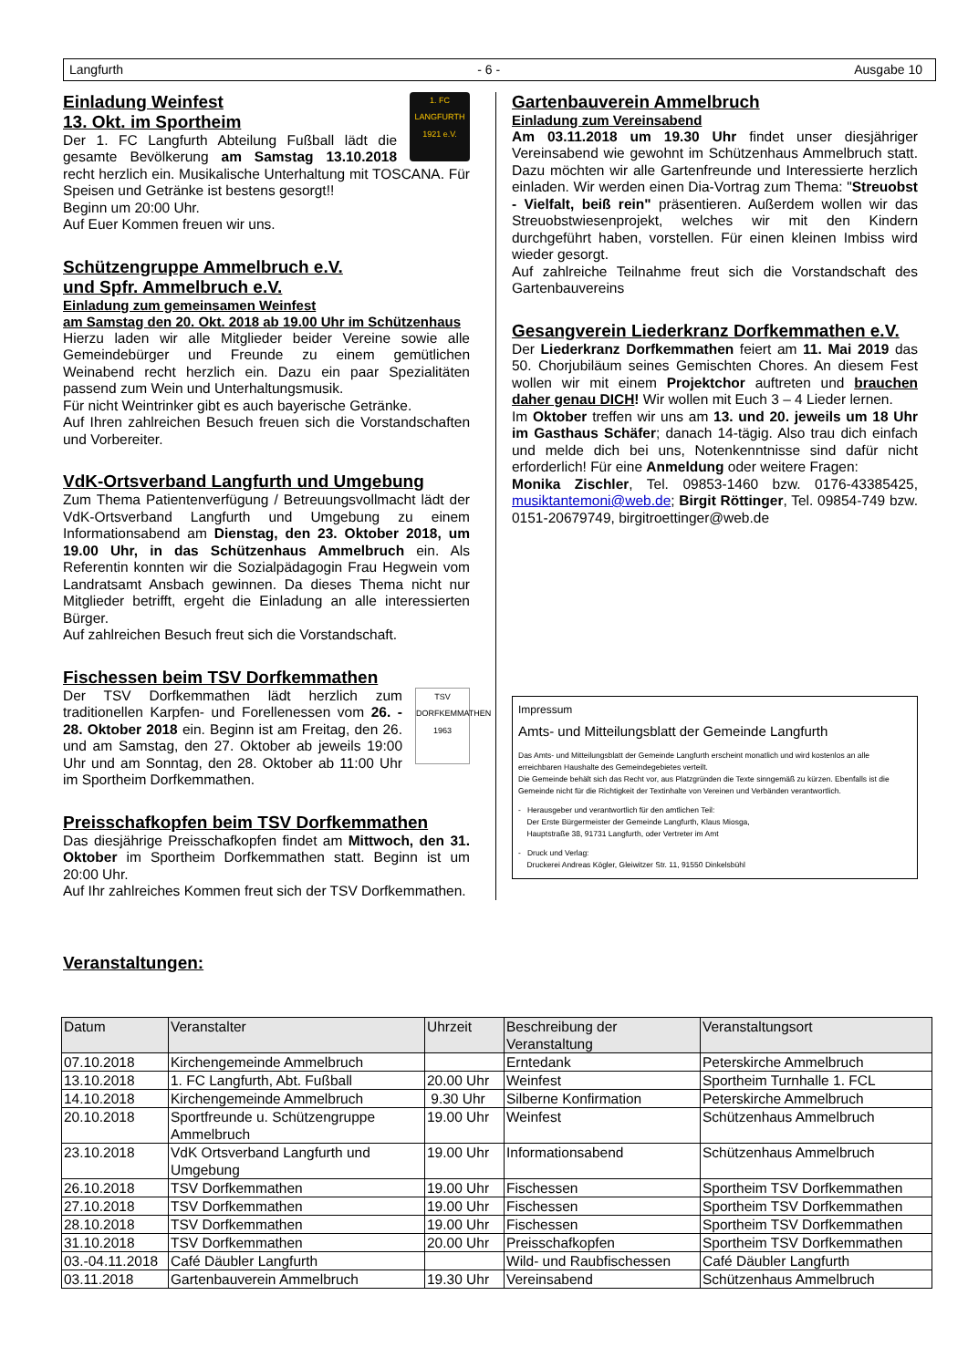Langfurth - 6 - Ausgabe 10
1. FC
LANGFURTH
1921 e.V.
Einladung Weinfest
13. Okt. im Sportheim
Der 1. FC Langfurth Abteilung Fußball lädt die gesamte Bevölkerung am Samstag 13.10.2018 recht herzlich ein. Musikalische Unterhaltung mit TOSCANA. Für Speisen und Getränke ist bestens gesorgt!!
Beginn um 20:00 Uhr.
Auf Euer Kommen freuen wir uns.
Schützengruppe Ammelbruch e.V.
und Spfr. Ammelbruch e.V.
Einladung zum gemeinsamen Weinfest
am Samstag den 20. Okt. 2018 ab 19.00 Uhr im Schützenhaus
Hierzu laden wir alle Mitglieder beider Vereine sowie alle Gemeindebürger und Freunde zu einem gemütlichen Weinabend recht herzlich ein. Dazu ein paar Spezialitäten passend zum Wein und Unterhaltungsmusik.
Für nicht Weintrinker gibt es auch bayerische Getränke.
Auf Ihren zahlreichen Besuch freuen sich die Vorstandschaften und Vorbereiter.
VdK-Ortsverband Langfurth und Umgebung
Zum Thema Patientenverfügung / Betreuungsvollmacht lädt der VdK-Ortsverband Langfurth und Umgebung zu einem Informationsabend am Dienstag, den 23. Oktober 2018, um 19.00 Uhr, in das Schützenhaus Ammelbruch ein. Als Referentin konnten wir die Sozialpädagogin Frau Hegwein vom Landratsamt Ansbach gewinnen. Da dieses Thema nicht nur Mitglieder betrifft, ergeht die Einladung an alle interessierten Bürger.
Auf zahlreichen Besuch freut sich die Vorstandschaft.
Fischessen beim TSV Dorfkemmathen
TSV
DORFKEMMATHEN
1963
Der TSV Dorfkemmathen lädt herzlich zum traditionellen Karpfen- und Forellenessen vom 26. - 28. Oktober 2018 ein. Beginn ist am Freitag, den 26. und am Samstag, den 27. Oktober ab jeweils 19:00 Uhr und am Sonntag, den 28. Oktober ab 11:00 Uhr im Sportheim Dorfkemmathen.
Preisschafkopfen beim TSV Dorfkemmathen
Das diesjährige Preisschafkopfen findet am Mittwoch, den 31. Oktober im Sportheim Dorfkemmathen statt. Beginn ist um 20:00 Uhr.
Auf Ihr zahlreiches Kommen freut sich der TSV Dorfkemmathen.
Gartenbauverein Ammelbruch
Einladung zum Vereinsabend
Am 03.11.2018 um 19.30 Uhr findet unser diesjähriger Vereinsabend wie gewohnt im Schützenhaus Ammelbruch statt. Dazu möchten wir alle Gartenfreunde und Interessierte herzlich einladen. Wir werden einen Dia-Vortrag zum Thema: "Streuobst - Vielfalt, beiß rein" präsentieren. Außerdem wollen wir das Streuobstwiesenprojekt, welches wir mit den Kindern durchgeführt haben, vorstellen. Für einen kleinen Imbiss wird wieder gesorgt.
Auf zahlreiche Teilnahme freut sich die Vorstandschaft des Gartenbauvereins
Gesangverein Liederkranz Dorfkemmathen e.V.
Der Liederkranz Dorfkemmathen feiert am 11. Mai 2019 das 50. Chorjubiläum seines Gemischten Chores. An diesem Fest wollen wir mit einem Projektchor auftreten und brauchen daher genau DICH! Wir wollen mit Euch 3 – 4 Lieder lernen.
Im Oktober treffen wir uns am 13. und 20. jeweils um 18 Uhr im Gasthaus Schäfer; danach 14-tägig. Also trau dich einfach und melde dich bei uns, Notenkenntnisse sind dafür nicht erforderlich! Für eine Anmeldung oder weitere Fragen:
Monika Zischler, Tel. 09853-1460 bzw. 0176-43385425, musiktantemoni@web.de; Birgit Röttinger, Tel. 09854-749 bzw. 0151-20679749, birgitroettinger@web.de
Impressum
Amts- und Mitteilungsblatt der Gemeinde Langfurth
Das Amts- und Mitteilungsblatt der Gemeinde Langfurth erscheint monatlich und wird kostenlos an alle erreichbaren Haushalte des Gemeindegebietes verteilt.
Die Gemeinde behält sich das Recht vor, aus Platzgründen die Texte sinngemäß zu kürzen. Ebenfalls ist die Gemeinde nicht für die Richtigkeit der Textinhalte von Vereinen und Verbänden verantwortlich.
- Herausgeber und verantwortlich für den amtlichen Teil:
Der Erste Bürgermeister der Gemeinde Langfurth, Klaus Miosga,
Hauptstraße 38, 91731 Langfurth, oder Vertreter im Amt
- Druck und Verlag:
Druckerei Andreas Kögler, Gleiwitzer Str. 11, 91550 Dinkelsbühl
Veranstaltungen:
| Datum | Veranstalter | Uhrzeit | Beschreibung der Veranstaltung | Veranstaltungsort |
| --- | --- | --- | --- | --- |
| 07.10.2018 | Kirchengemeinde Ammelbruch | | Erntedank | Peterskirche Ammelbruch |
| 13.10.2018 | 1. FC Langfurth, Abt. Fußball | 20.00 Uhr | Weinfest | Sportheim Turnhalle 1. FCL |
| 14.10.2018 | Kirchengemeinde Ammelbruch | 9.30 Uhr | Silberne Konfirmation | Peterskirche Ammelbruch |
| 20.10.2018 | Sportfreunde u. Schützengruppe Ammelbruch | 19.00 Uhr | Weinfest | Schützenhaus Ammelbruch |
| 23.10.2018 | VdK Ortsverband Langfurth und Umgebung | 19.00 Uhr | Informationsabend | Schützenhaus Ammelbruch |
| 26.10.2018 | TSV Dorfkemmathen | 19.00 Uhr | Fischessen | Sportheim TSV Dorfkemmathen |
| 27.10.2018 | TSV Dorfkemmathen | 19.00 Uhr | Fischessen | Sportheim TSV Dorfkemmathen |
| 28.10.2018 | TSV Dorfkemmathen | 19.00 Uhr | Fischessen | Sportheim TSV Dorfkemmathen |
| 31.10.2018 | TSV Dorfkemmathen | 20.00 Uhr | Preisschafkopfen | Sportheim TSV Dorfkemmathen |
| 03.-04.11.2018 | Café Däubler Langfurth | | Wild- und Raubfischessen | Café Däubler Langfurth |
| 03.11.2018 | Gartenbauverein Ammelbruch | 19.30 Uhr | Vereinsabend | Schützenhaus Ammelbruch |